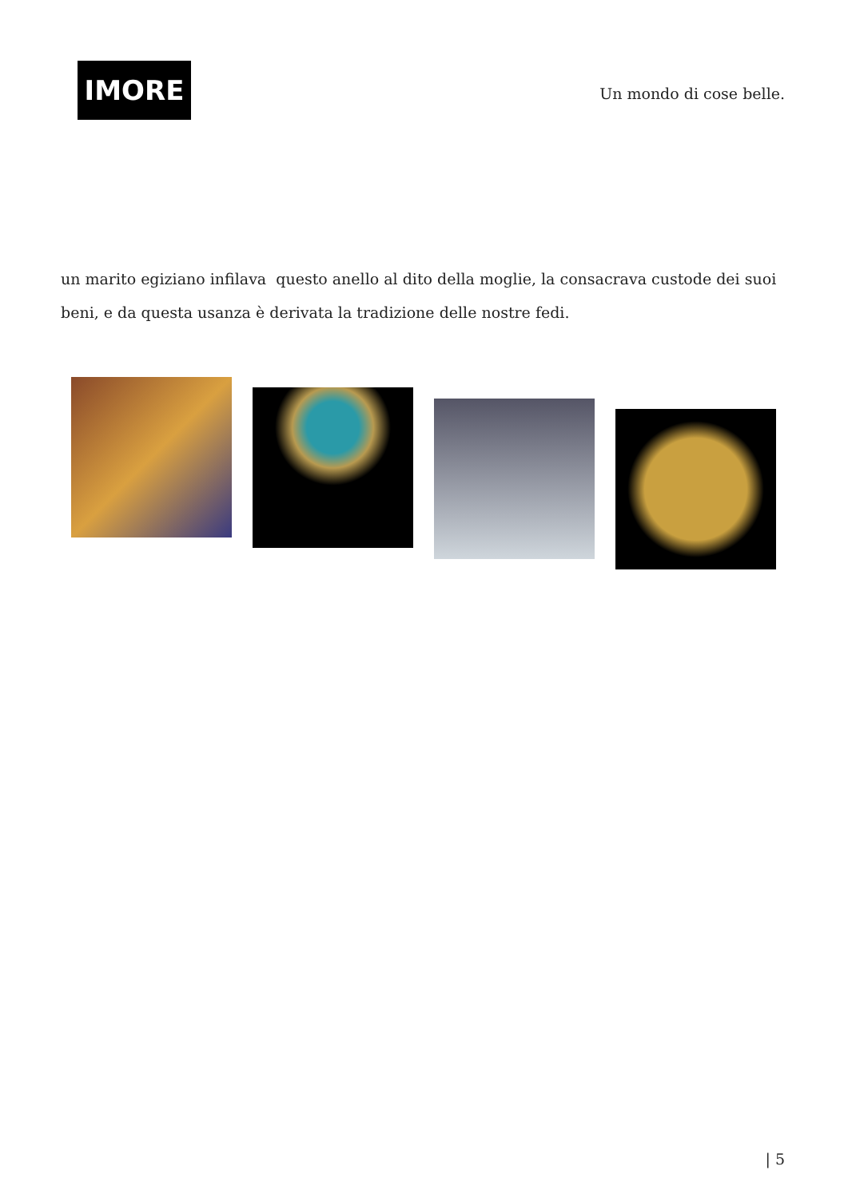IMORE
Un mondo di cose belle.
un marito egiziano infilava questo anello al dito della moglie, la consacrava custode dei suoi beni, e da questa usanza è derivata la tradizione delle nostre fedi.
| 5